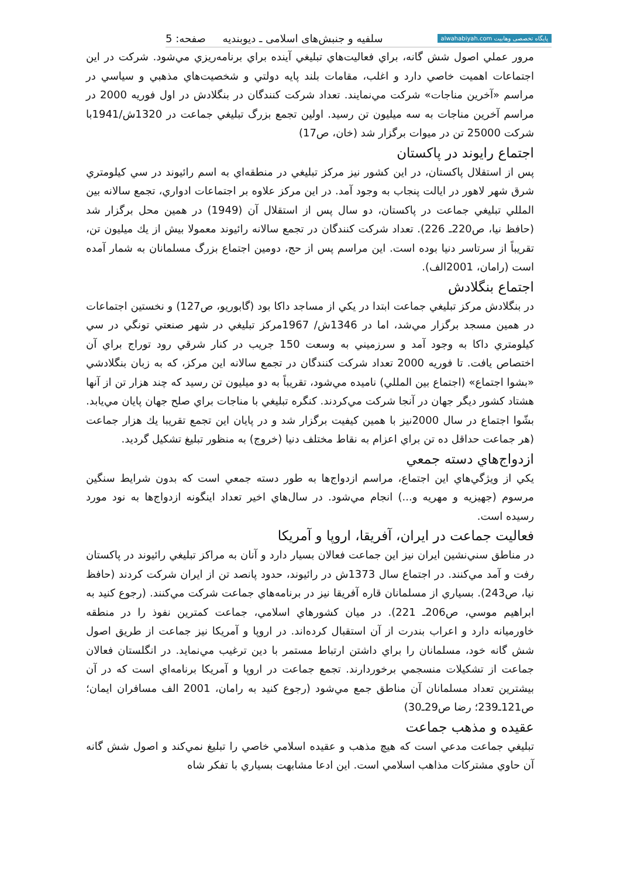پایگاه تخصصی وهابیت alwahabiyah.com سلفیه و جنبش‌های اسلامی ـ دیوبندیه صفحه: 5
مرور عملي اصول شش گانه، براي فعاليت‌هاي تبليغي آينده براي برنامه‌ريزي مي‌شود. شركت در اين اجتماعات اهميت خاصي دارد و اغلب، مقامات بلند پايه دولتي و شخصيت‌هاي مذهبي و سياسي در مراسم «آخرين مناجات» شركت مي‌نمايند. تعداد شركت كنندگان در بنگلادش در اول فوريه 2000 در مراسم آخرين مناجات به سه ميليون تن رسيد. اولين تجمع بزرگ تبليغي جماعت در 1320ش/1941با شركت 25000 تن در ميوات برگزار شد (خان، ص17)
اجتماع رايوند در پاكستان
پس از استقلال پاكستان، در اين كشور نيز مركز تبليغي در منطقه‌اي به اسم رائيوند در سي كيلومتري شرق شهر لاهور در ايالت پنجاب به وجود آمد. در اين مركز علاوه بر اجتماعات ادواري، تجمع سالانه بين المللي تبليغي جماعت در پاكستان، دو سال پس از استقلال آن (1949) در همين محل برگزار شد (حافظ نيا، ص220ـ 226). تعداد شركت كنندگان در تجمع سالانه رائيوند معمولا بيش از يك ميليون تن، تقريباً از سرتاسر دنيا بوده است. اين مراسم پس از حج، دومين اجتماع بزرگ مسلمانان به شمار آمده است (رامان، 2001الف).
اجتماع بنگلادش
در بنگلادش مركز تبليغي جماعت ابتدا در يكي از مساجد داكا بود (گابوريو، ص127) و نخستين اجتماعات در همين مسجد برگزار مي‌شد، اما در 1346ش/ 1967مركز تبليغي در شهر صنعتي تونگي در سي كيلومتري داكا به وجود آمد و سرزميني به وسعت 150 جريب در كنار شرقي رود توراج براي آن اختصاص يافت. تا فوريه 2000 تعداد شركت كنندگان در تجمع سالانه اين مركز، كه به زبان بنگلادشي «بشوا اجتماع» (اجتماع بين المللي) ناميده مي‌شود، تقريباً به دو ميليون تن رسيد كه چند هزار تن از آنها هشتاد كشور ديگر جهان در آنجا شركت مي‌كردند. كنگره تبليغي با مناجات براي صلح جهان پايان مي‌يابد. بشّوا اجتماع در سال 2000نيز با همين كيفيت برگزار شد و در پايان اين تجمع تقريبا يك هزار جماعت (هر جماعت حداقل ده تن براي اعزام به نقاط مختلف دنيا (خروج) به منظور تبليغ تشكيل گرديد.
ازدواج‌هاي دسته جمعي
يكي از ويژگي‌هاي اين اجتماع، مراسم ازدواج‌ها به طور دسته جمعي است كه بدون شرايط سنگين مرسوم (جهيزيه و مهريه و...) انجام مي‌شود. در سال‌هاي اخير تعداد اينگونه ازدواج‌ها به نود مورد رسيده است.
فعاليت جماعت در ايران، آفريقا، اروپا و آمريكا
در مناطق سني‌نشين ايران نيز اين جماعت فعالان بسيار دارد و آنان به مراكز تبليغي رائيوند در پاكستان رفت و آمد مي‌كنند. در اجتماع سال 1373ش در رائيوند، حدود پانصد تن از ايران شركت كردند (حافظ نيا، ص243). بسياري از مسلمانان قاره آفريقا نيز در برنامه‌هاي جماعت شركت مي‌كنند. (رجوع كنيد به ابراهيم موسي، ص206ـ 221). در ميان كشورهاي اسلامي، جماعت كمترين نفوذ را در منطقه خاورميانه دارد و اعراب بندرت از آن استقبال كرده‌اند. در اروپا و آمريكا نيز جماعت از طريق اصول شش گانه خود، مسلمانان را براي داشتن ارتباط مستمر با دين ترغيب مي‌نمايد. در انگلستان فعالان جماعت از تشكيلات منسجمي برخوردارند. تجمع جماعت در اروپا و آمريكا برنامه‌اي است كه در آن بيشترين تعداد مسلمانان آن مناطق جمع مي‌شود (رجوع كنيد به رامان، 2001 الف مسافران ايمان؛ ص121ـ239؛ رضا ص29ـ30)
عقيده و مذهب جماعت
تبليغي جماعت مدعي است كه هيچ مذهب و عقيده اسلامي خاصي را تبليغ نمي‌كند و اصول شش گانه آن حاوي مشتركات مذاهب اسلامي است. اين ادعا مشابهت بسياري با تفكر شاه